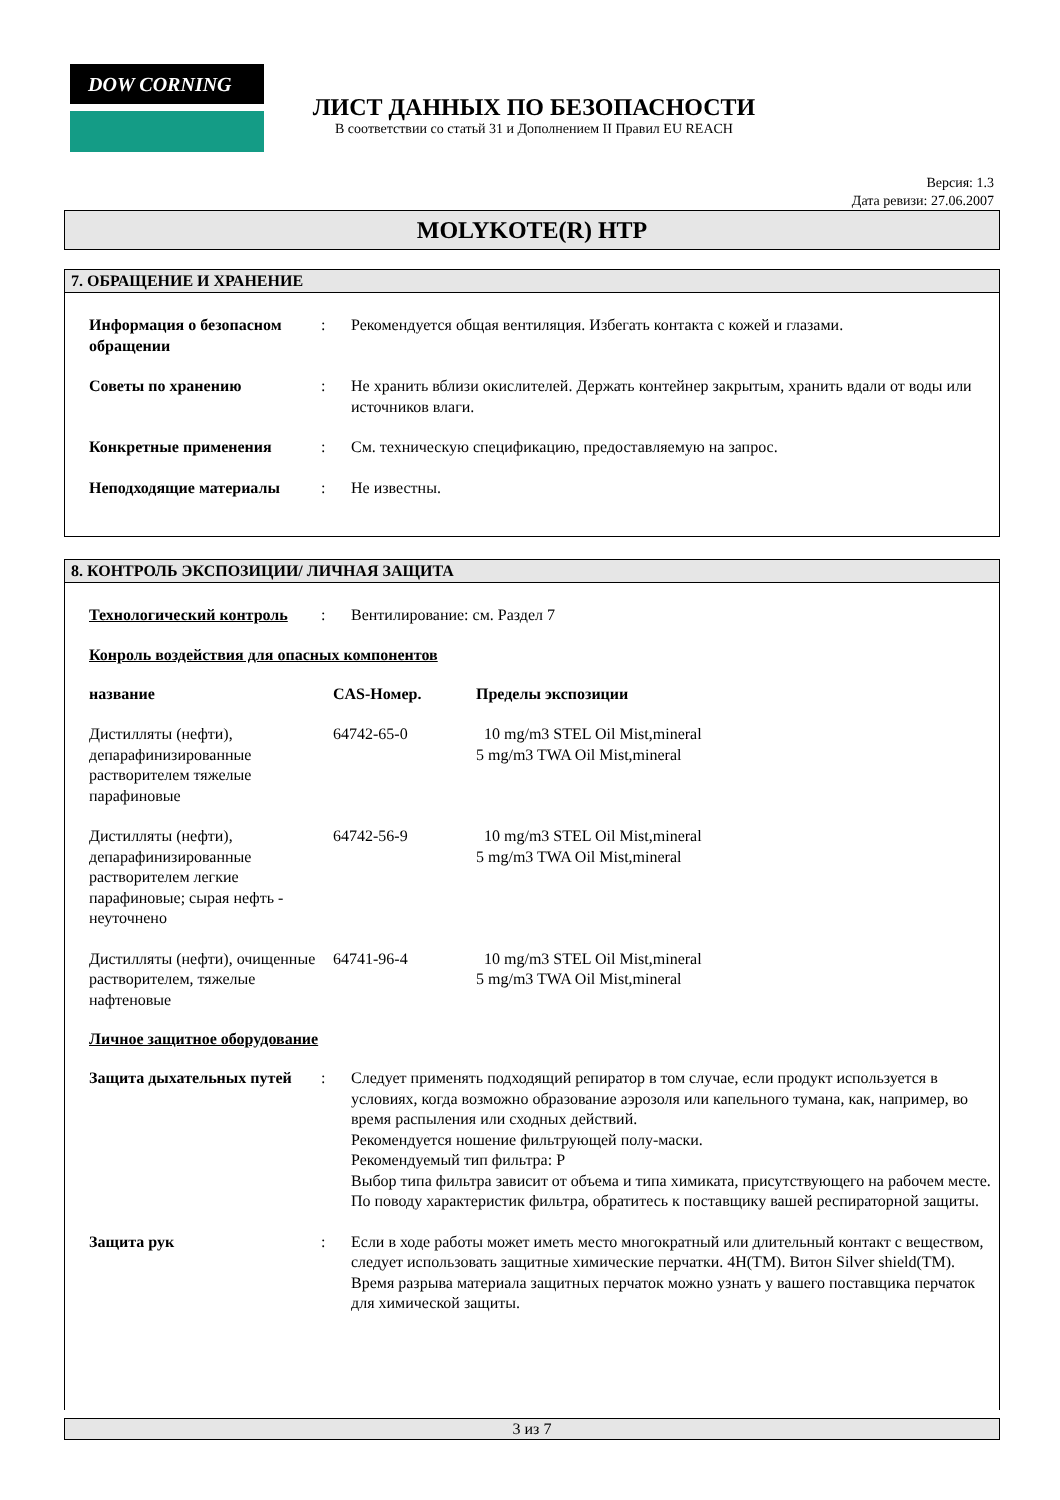DOW CORNING
ЛИСТ ДАННЫХ ПО БЕЗОПАСНОСТИ
В соответствии со статьй 31 и Дополнением II Правил EU REACH
Версия: 1.3
Дата ревизи: 27.06.2007
MOLYKOTE(R) HTP
7. ОБРАЩЕНИЕ И ХРАНЕНИЕ
| Информация о безопасном обращении | : | Рекомендуется общая вентиляция. Избегать контакта с кожей и глазами. |
| Советы по хранению | : | Не хранить вблизи окислителей. Держать контейнер закрытым, хранить вдали от воды или источников влаги. |
| Конкретные применения | : | См. техническую спецификацию, предоставляемую на запрос. |
| Неподходящие материалы | : | Не известны. |
8. КОНТРОЛЬ ЭКСПОЗИЦИИ/ ЛИЧНАЯ ЗАЩИТА
| Технологический контроль | : | Вентилирование: см. Раздел 7 |
Конроль воздействия для опасных компонентов
| название | CAS-Номер. | Пределы экспозиции |
| Дистилляты (нефти), депарафинизированные растворителем тяжелые парафиновые | 64742-65-0 | 10 mg/m3 STEL Oil Mist,mineral 5 mg/m3 TWA Oil Mist,mineral |
| Дистилляты (нефти), депарафинизированные растворителем легкие парафиновые; сырая нефть - неуточнено | 64742-56-9 | 10 mg/m3 STEL Oil Mist,mineral 5 mg/m3 TWA Oil Mist,mineral |
| Дистилляты (нефти), очищенные растворителем, тяжелые нафтеновые | 64741-96-4 | 10 mg/m3 STEL Oil Mist,mineral 5 mg/m3 TWA Oil Mist,mineral |
Личное защитное оборудование
| Защита дыхательных путей | : | Следует применять подходящий репиратор в том случае, если продукт используется в условиях, когда возможно образование аэрозоля или капельного тумана, как, например, во время распыления или сходных действий. Рекомендуется ношение фильтрующей полу-маски. Рекомендуемый тип фильтра: P Выбор типа фильтра зависит от объема и типа химиката, присутствующего на рабочем месте. По поводу характеристик фильтра, обратитесь к поставщику вашей респираторной защиты. |
| Защита рук | : | Если в ходе работы может иметь место многократный или длительный контакт с веществом, следует использовать защитные химические перчатки. 4H(TM). Витон Silver shield(TM). Время разрыва материала защитных перчаток можно узнать у вашего поставщика перчаток для химической защиты. |
3 из 7